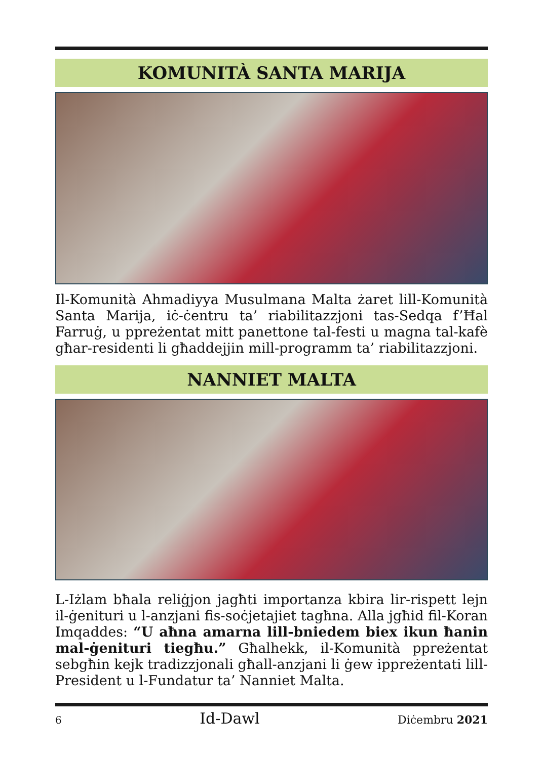KOMUNITÀ SANTA MARIJA
Il-Komunità Ahmadiyya Musulmana Malta żaret lill-Komunità Santa Marija, iċ-ċentru ta’ riabilitazzjoni tas-Sedqa f’Ħal Farruġ, u ppreżentat mitt panettone tal-festi u magna tal-kafè għar-residenti li għaddejjin mill-programm ta’ riabilitazzjoni.
NANNIET MALTA
L-Iżlam bħala reliġjon jagħti importanza kbira lir-rispett lejn il-ġenituri u l-anzjani fis-soċjetajiet tagħna. Alla jgħid fil-Koran Imqaddes: “U aħna amarna lill-bniedem biex ikun ħanin mal-ġenituri tiegħu.” Għalhekk, il-Komunità ppreżentat sebgħin kejk tradizzjonali għall-anzjani li ġew ippreżentati lill-President u l-Fundatur ta’ Nanniet Malta.
6 Id-Dawl Diċembru 2021